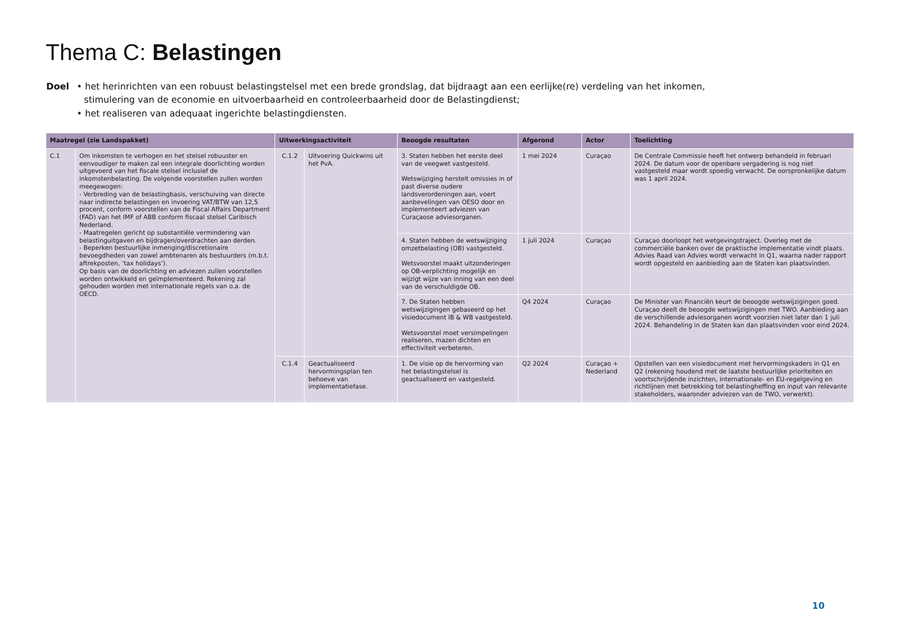Thema C: Belastingen
Doel • het herinrichten van een robuust belastingstelsel met een brede grondslag, dat bijdraagt aan een eerlijke(re) verdeling van het inkomen, stimulering van de economie en uitvoerbaarheid en controleerbaarheid door de Belastingdienst;
• het realiseren van adequaat ingerichte belastingdiensten.
| Maatregel (zie Landspakket) | | Uitwerkingsactiviteit | | Beoogde resultaten | Afgerond | Actor | Toelichting |
| --- | --- | --- | --- | --- | --- | --- | --- |
| C.1 | Om inkomsten te verhogen en het stelsel robuuster en eenvoudiger te maken zal een integrale doorlichting worden uitgevoerd van het fiscale stelsel inclusief de inkomstenbelasting. De volgende voorstellen zullen worden meegewogen: - Verbreding van de belastingbasis, verschuiving van directe naar indirecte belastingen en invoering VAT/BTW van 12,5 procent, conform voorstellen van de Fiscal Affairs Department (FAD) van het IMF of ABB conform fiscaal stelsel Caribisch Nederland. - Maatregelen gericht op substantiële vermindering van belastinguitgaven en bijdragen/overdrachten aan derden. - Beperken bestuurlijke inmenging/discretionaire bevoegdheden van zowel ambtenaren als bestuurders (m.b.t. aftrekposten, ‘tax holidays’). Op basis van de doorlichting en adviezen zullen voorstellen worden ontwikkeld en geïmplementeerd. Rekening zal gehouden worden met internationale regels van o.a. de OECD. | C.1.2 | Uitvoering Quickwins uit het PvA. | 3. Staten hebben het eerste deel van de veegwet vastgesteld. Wetswijziging herstelt omissies in of past diverse oudere landsverordeningen aan, voert aanbevelingen van OESO door en implementeert adviezen van Curaçaose adviesorganen. | 1 mei 2024 | Curaçao | De Centrale Commissie heeft het ontwerp behandeld in februari 2024. De datum voor de openbare vergadering is nog niet vastgesteld maar wordt spoedig verwacht. De oorspronkelijke datum was 1 april 2024. |
| | | | | 4. Staten hebben de wetswijziging omzetbelasting (OB) vastgesteld. Wetsvoorstel maakt uitzonderingen op OB-verplichting mogelijk en wijzigt wijze van inning van een deel van de verschuldigde OB. | 1 juli 2024 | Curaçao | Curaçao doorloopt het wetgevingstraject. Overleg met de commerciële banken over de praktische implementatie vindt plaats. Advies Raad van Advies wordt verwacht in Q1, waarna nader rapport wordt opgesteld en aanbieding aan de Staten kan plaatsvinden. |
| | | | | 7. De Staten hebben wetswijzigingen gebaseerd op het visiedocument IB & WB vastgesteld. Wetsvoorstel moet versimpelingen realiseren, mazen dichten en effectiviteit verbeteren. | Q4 2024 | Curaçao | De Minister van Financiën keurt de beoogde wetswijzigingen goed. Curaçao deelt de beoogde wetswijzigingen met TWO. Aanbieding aan de verschillende adviesorganen wordt voorzien niet later dan 1 juli 2024. Behandeling in de Staten kan dan plaatsvinden voor eind 2024. |
| | | C.1.4 | Geactualiseerd hervormingsplan ten behoeve van implementatiefase. | 1. De visie op de hervorming van het belastingstelsel is geactualiseerd en vastgesteld. | Q2 2024 | Curaçao + Nederland | Opstellen van een visiedocument met hervormingskaders in Q1 en Q2 (rekening houdend met de laatste bestuurlijke prioriteiten en voortschrijdende inzichten, internationale- en EU-regelgeving en richtlijnen met betrekking tot belastingheffing en input van relevante stakeholders, waaronder adviezen van de TWO, verwerkt). |
10